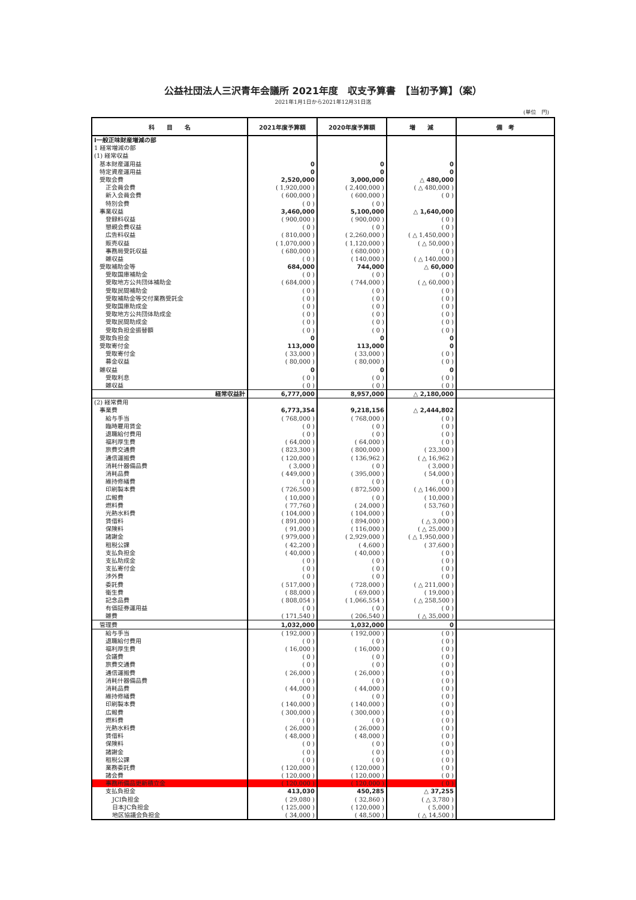公益社団法人三沢青年会議所 2021年度　収支予算書　【当初予算】（案）
2021年1月1日から2021年12月31日迄
(単位　円)
| 科 目 名 | 2021年度予算額 | 2020年度予算額 | 増 減 | 備 考 |
| --- | --- | --- | --- | --- |
| Ⅰ一般正味財産増減の部 | | | | |
| 1 経常増減の部 | | | | |
| (1) 経常収益 | | | | |
| 基本財産運用益 | 0 | 0 | 0 | |
| 特定資産運用益 | 0 | 0 | 0 | |
| 受取会費 | 2,520,000 | 3,000,000 | △ 480,000 | |
| 正会員会費 | ( 1,920,000 ) | ( 2,400,000 ) | ( △ 480,000 ) | |
| 新入会員会費 | ( 600,000 ) | ( 600,000 ) | ( 0 ) | |
| 特別会費 | ( 0 ) | ( 0 ) | | |
| 事業収益 | 3,460,000 | 5,100,000 | △ 1,640,000 | |
| 登録料収益 | ( 900,000 ) | ( 900,000 ) | ( 0 ) | |
| 懇親会費収益 | ( 0 ) | ( 0 ) | ( 0 ) | |
| 広告料収益 | ( 810,000 ) | ( 2,260,000 ) | ( △ 1,450,000 ) | |
| 販売収益 | ( 1,070,000 ) | ( 1,120,000 ) | ( △ 50,000 ) | |
| 事務局受託収益 | ( 680,000 ) | ( 680,000 ) | ( 0 ) | |
| 雑収益 | ( 0 ) | ( 140,000 ) | ( △ 140,000 ) | |
| 受取補助金等 | 684,000 | 744,000 | △ 60,000 | |
| 受取国庫補助金 | ( 0 ) | ( 0 ) | ( 0 ) | |
| 受取地方公共団体補助金 | ( 684,000 ) | ( 744,000 ) | ( △ 60,000 ) | |
| 受取民間補助金 | ( 0 ) | ( 0 ) | ( 0 ) | |
| 受取補助金等交付業務受託金 | ( 0 ) | ( 0 ) | ( 0 ) | |
| 受取国庫助成金 | ( 0 ) | ( 0 ) | ( 0 ) | |
| 受取地方公共団体助成金 | ( 0 ) | ( 0 ) | ( 0 ) | |
| 受取民間助成金 | ( 0 ) | ( 0 ) | ( 0 ) | |
| 受取負担金振替額 | ( 0 ) | ( 0 ) | ( 0 ) | |
| 受取負担金 | 0 | 0 | 0 | |
| 受取寄付金 | 113,000 | 113,000 | 0 | |
| 受取寄付金 | ( 33,000 ) | ( 33,000 ) | ( 0 ) | |
| 募金収益 | ( 80,000 ) | ( 80,000 ) | ( 0 ) | |
| 雑収益 | 0 | 0 | 0 | |
| 受取利息 | ( 0 ) | ( 0 ) | ( 0 ) | |
| 雑収益 | ( 0 ) | ( 0 ) | ( 0 ) | |
| 経常収益計 | 6,777,000 | 8,957,000 | △ 2,180,000 | |
| (2) 経常費用 | | | | |
| 事業費 | 6,773,354 | 9,218,156 | △ 2,444,802 | |
| 給与手当 | ( 768,000 ) | ( 768,000 ) | ( 0 ) | |
| 臨時雇用賃金 | ( 0 ) | ( 0 ) | ( 0 ) | |
| 退職給付費用 | ( 0 ) | ( 0 ) | ( 0 ) | |
| 福利厚生費 | ( 64,000 ) | ( 64,000 ) | ( 0 ) | |
| 旅費交通費 | ( 823,300 ) | ( 800,000 ) | ( 23,300 ) | |
| 通信運搬費 | ( 120,000 ) | ( 136,962 ) | ( △ 16,962 ) | |
| 消耗什器備品費 | ( 3,000 ) | ( 0 ) | ( 3,000 ) | |
| 消耗品費 | ( 449,000 ) | ( 395,000 ) | ( 54,000 ) | |
| 維持修繕費 | ( 0 ) | ( 0 ) | ( 0 ) | |
| 印刷製本費 | ( 726,500 ) | ( 872,500 ) | ( △ 146,000 ) | |
| 広報費 | ( 10,000 ) | ( 0 ) | ( 10,000 ) | |
| 燃料費 | ( 77,760 ) | ( 24,000 ) | ( 53,760 ) | |
| 光熱水料費 | ( 104,000 ) | ( 104,000 ) | ( 0 ) | |
| 賃借料 | ( 891,000 ) | ( 894,000 ) | ( △ 3,000 ) | |
| 保険料 | ( 91,000 ) | ( 116,000 ) | ( △ 25,000 ) | |
| 諸謝金 | ( 979,000 ) | ( 2,929,000 ) | ( △ 1,950,000 ) | |
| 租税公課 | ( 42,200 ) | ( 4,600 ) | ( 37,600 ) | |
| 支払負担金 | ( 40,000 ) | ( 40,000 ) | ( 0 ) | |
| 支払助成金 | ( 0 ) | ( 0 ) | ( 0 ) | |
| 支払寄付金 | ( 0 ) | ( 0 ) | ( 0 ) | |
| 渉外費 | ( 0 ) | ( 0 ) | ( 0 ) | |
| 委託費 | ( 517,000 ) | ( 728,000 ) | ( △ 211,000 ) | |
| 衛生費 | ( 88,000 ) | ( 69,000 ) | ( 19,000 ) | |
| 記念品費 | ( 808,054 ) | ( 1,066,554 ) | ( △ 258,500 ) | |
| 有価証券運用益 | ( 0 ) | ( 0 ) | ( 0 ) | |
| 雑費 | ( 171,540 ) | ( 206,540 ) | ( △ 35,000 ) | |
| 管理費 | 1,032,000 | 1,032,000 | 0 | |
| 給与手当 | ( 192,000 ) | ( 192,000 ) | ( 0 ) | |
| 退職給付費用 | ( 0 ) | ( 0 ) | ( 0 ) | |
| 福利厚生費 | ( 16,000 ) | ( 16,000 ) | ( 0 ) | |
| 会議費 | ( 0 ) | ( 0 ) | ( 0 ) | |
| 旅費交通費 | ( 0 ) | ( 0 ) | ( 0 ) | |
| 通信運搬費 | ( 26,000 ) | ( 26,000 ) | ( 0 ) | |
| 消耗什器備品費 | ( 0 ) | ( 0 ) | ( 0 ) | |
| 消耗品費 | ( 44,000 ) | ( 44,000 ) | ( 0 ) | |
| 維持修繕費 | ( 0 ) | ( 0 ) | ( 0 ) | |
| 印刷製本費 | ( 140,000 ) | ( 140,000 ) | ( 0 ) | |
| 広報費 | ( 300,000 ) | ( 300,000 ) | ( 0 ) | |
| 燃料費 | ( 0 ) | ( 0 ) | ( 0 ) | |
| 光熱水料費 | ( 26,000 ) | ( 26,000 ) | ( 0 ) | |
| 賃借料 | ( 48,000 ) | ( 48,000 ) | ( 0 ) | |
| 保険料 | ( 0 ) | ( 0 ) | ( 0 ) | |
| 諸謝金 | ( 0 ) | ( 0 ) | ( 0 ) | |
| 租税公課 | ( 0 ) | ( 0 ) | ( 0 ) | |
| 業務委託費 | ( 120,000 ) | ( 120,000 ) | ( 0 ) | |
| 諸会費 | ( 120,000 ) | ( 120,000 ) | ( 0 ) | |
| 事務所備品更新積立金 | ( 120,000 ) | ( 120,000 ) | ( 0 ) | |
| 支払負担金 | 413,030 | 450,285 | △ 37,255 | |
| JCI負担金 | ( 29,080 ) | ( 32,860 ) | ( △ 3,780 ) | |
| 日本JC負担金 | ( 125,000 ) | ( 120,000 ) | ( 5,000 ) | |
| 地区協議会負担金 | ( 34,000 ) | ( 48,500 ) | ( △ 14,500 ) | |